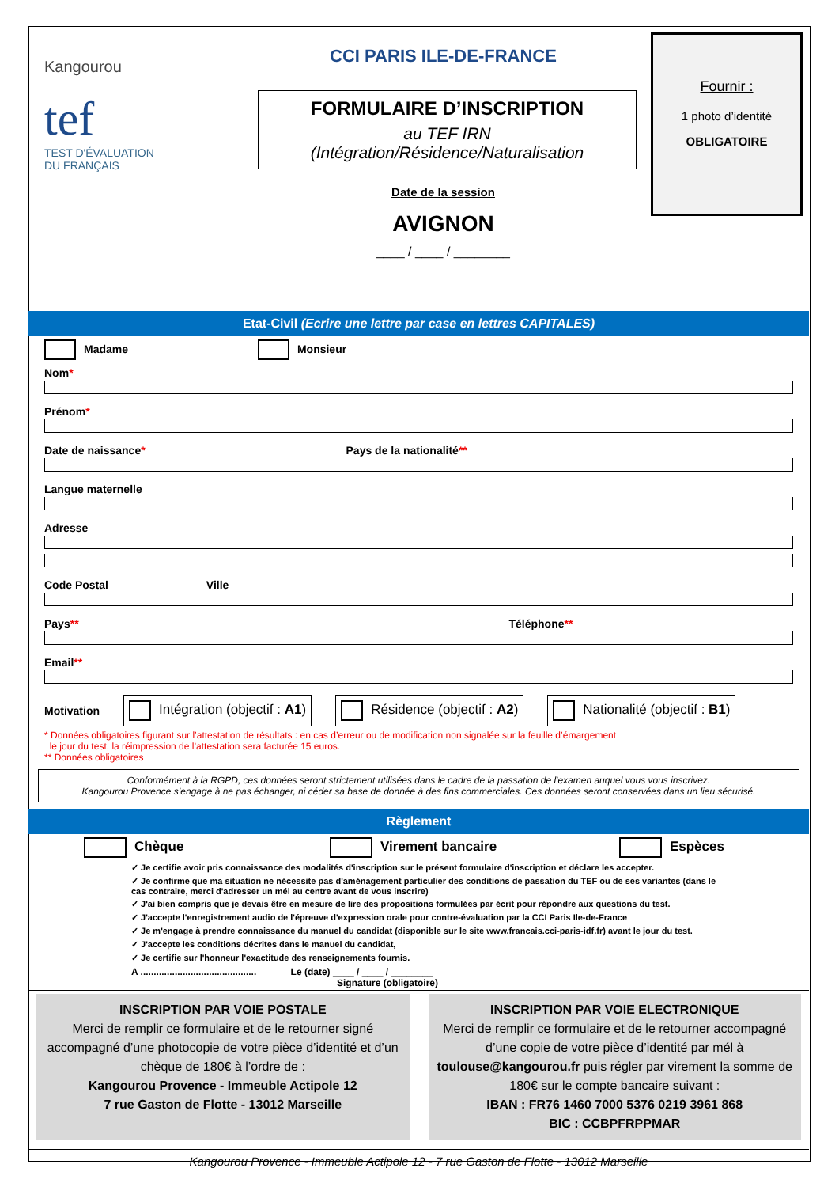Kangourou
tef
TEST D'ÉVALUATION
DU FRANÇAIS
CCI PARIS ILE-DE-FRANCE
FORMULAIRE D’INSCRIPTION
au TEF IRN (Intégration/Résidence/Naturalisation
Date de la session
AVIGNON
____ / ____ / ________
Fournir :
1 photo d’identité
OBLIGATOIRE
Etat-Civil (Ecrire une lettre par case en lettres CAPITALES)
Madame Monsieur
Nom*
Prénom*
Date de naissance* Pays de la nationalité**
Langue maternelle
Adresse
Code Postal Ville
Pays** Téléphone**
Email**
Motivation Intégration (objectif : A1) Résidence (objectif : A2) Nationalité (objectif : B1)
* Données obligatoires figurant sur l’attestation de résultats : en cas d’erreur ou de modification non signalée sur la feuille d’émargement
le jour du test, la réimpression de l’attestation sera facturée 15 euros.
** Données obligatoires
Conformément à la RGPD, ces données seront strictement utilisées dans le cadre de la passation de l'examen auquel vous vous inscrivez.
Kangourou Provence s’engage à ne pas échanger, ni céder sa base de donnée à des fins commerciales. Ces données seront conservées dans un lieu sécurisé.
Règlement
Chèque Virement bancaire Espèces
✓ Je certifie avoir pris connaissance des modalités d'inscription sur le présent formulaire d'inscription et déclare les accepter.
✓ Je confirme que ma situation ne nécessite pas d'aménagement particulier des conditions de passation du TEF ou de ses variantes (dans le cas contraire, merci d'adresser un mél au centre avant de vous inscrire)
✓ J'ai bien compris que je devais être en mesure de lire des propositions formulées par écrit pour répondre aux questions du test.
✓ J'accepte l'enregistrement audio de l'épreuve d'expression orale pour contre-évaluation par la CCI Paris Ile-de-France
✓ Je m'engage à prendre connaissance du manuel du candidat (disponible sur le site www.francais.cci-paris-idf.fr) avant le jour du test.
✓ J'accepte les conditions décrites dans le manuel du candidat,
✓ Je certifie sur l'honneur l'exactitude des renseignements fournis.
A ............................................ Le (date) ____ / ____ / ________
Signature (obligatoire)
INSCRIPTION PAR VOIE POSTALE
Merci de remplir ce formulaire et de le retourner signé accompagné d’une photocopie de votre pièce d’identité et d’un chèque de 180€ à l’ordre de :
Kangourou Provence - Immeuble Actipole 12
7 rue Gaston de Flotte - 13012 Marseille
INSCRIPTION PAR VOIE ELECTRONIQUE
Merci de remplir ce formulaire et de le retourner accompagné d’une copie de votre pièce d’identité par mél à toulouse@kangourou.fr puis régler par virement la somme de 180€ sur le compte bancaire suivant :
IBAN : FR76 1460 7000 5376 0219 3961 868
BIC : CCBPFRPPMAR
Kangourou Provence - Immeuble Actipole 12 - 7 rue Gaston de Flotte - 13012 Marseille